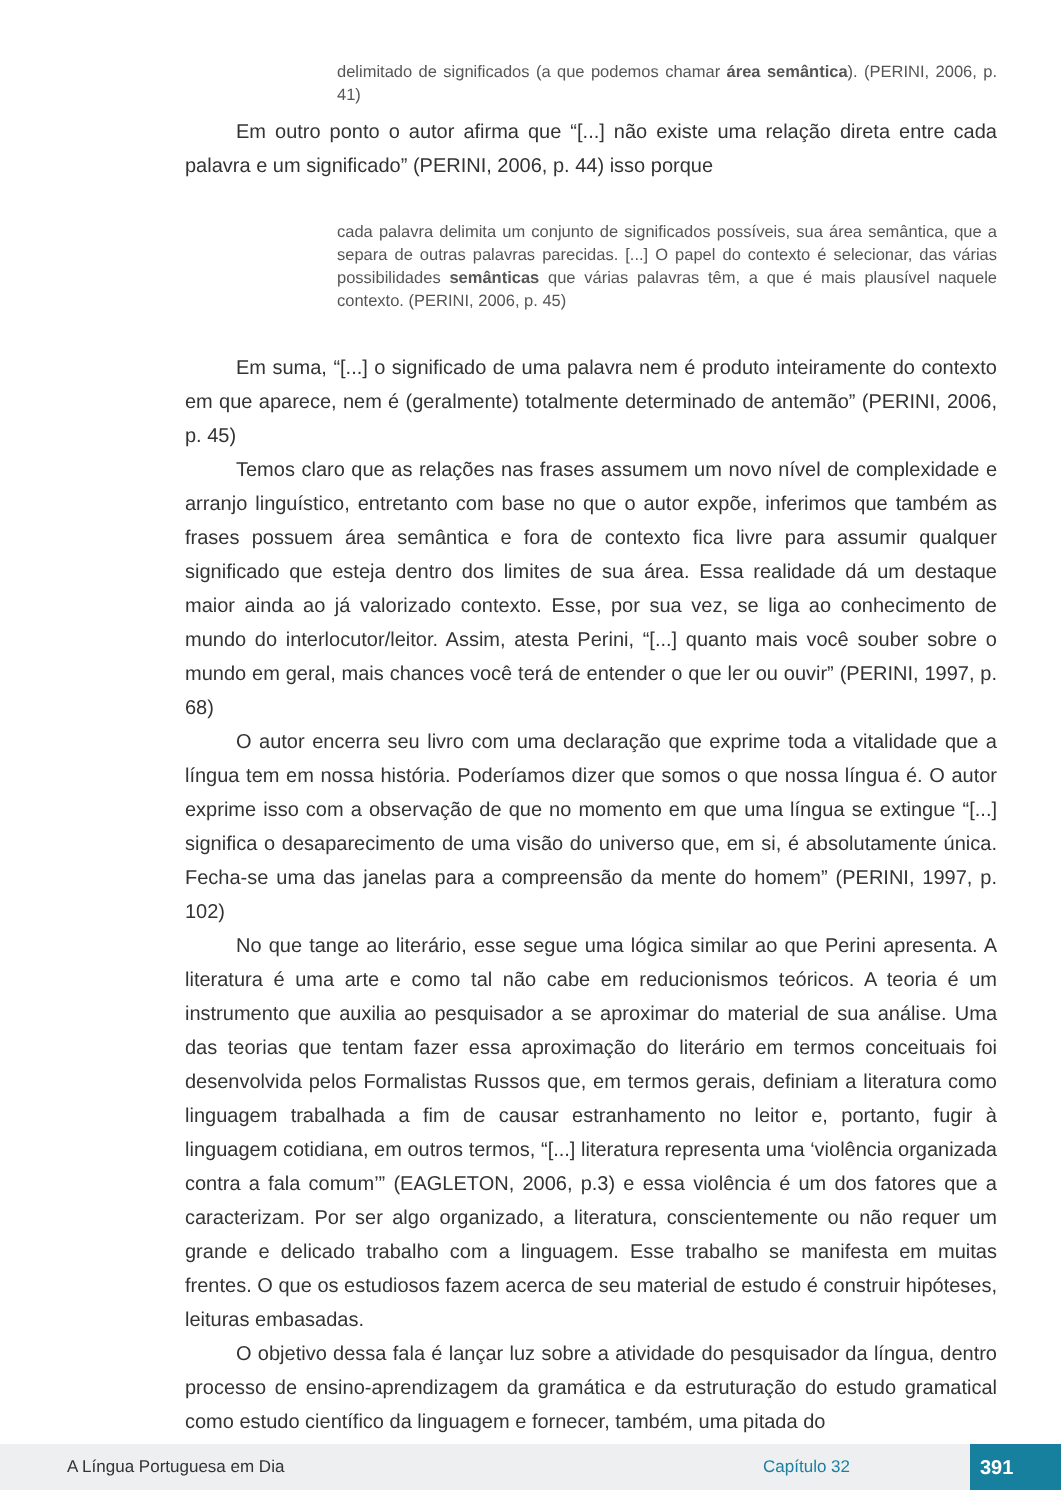delimitado de significados (a que podemos chamar área semântica). (PERINI, 2006, p. 41)
Em outro ponto o autor afirma que “[...] não existe uma relação direta entre cada palavra e um significado” (PERINI, 2006, p. 44) isso porque
cada palavra delimita um conjunto de significados possíveis, sua área semântica, que a separa de outras palavras parecidas. [...] O papel do contexto é selecionar, das várias possibilidades semânticas que várias palavras têm, a que é mais plausível naquele contexto. (PERINI, 2006, p. 45)
Em suma, “[...] o significado de uma palavra nem é produto inteiramente do contexto em que aparece, nem é (geralmente) totalmente determinado de antemão” (PERINI, 2006, p. 45)
Temos claro que as relações nas frases assumem um novo nível de complexidade e arranjo linguístico, entretanto com base no que o autor expõe, inferimos que também as frases possuem área semântica e fora de contexto fica livre para assumir qualquer significado que esteja dentro dos limites de sua área. Essa realidade dá um destaque maior ainda ao já valorizado contexto. Esse, por sua vez, se liga ao conhecimento de mundo do interlocutor/leitor. Assim, atesta Perini, “[...] quanto mais você souber sobre o mundo em geral, mais chances você terá de entender o que ler ou ouvir” (PERINI, 1997, p. 68)
O autor encerra seu livro com uma declaração que exprime toda a vitalidade que a língua tem em nossa história. Poderíamos dizer que somos o que nossa língua é. O autor exprime isso com a observação de que no momento em que uma língua se extingue “[...] significa o desaparecimento de uma visão do universo que, em si, é absolutamente única. Fecha-se uma das janelas para a compreensão da mente do homem” (PERINI, 1997, p. 102)
No que tange ao literário, esse segue uma lógica similar ao que Perini apresenta. A literatura é uma arte e como tal não cabe em reducionismos teóricos. A teoria é um instrumento que auxilia ao pesquisador a se aproximar do material de sua análise. Uma das teorias que tentam fazer essa aproximação do literário em termos conceituais foi desenvolvida pelos Formalistas Russos que, em termos gerais, definiam a literatura como linguagem trabalhada a fim de causar estranhamento no leitor e, portanto, fugir à linguagem cotidiana, em outros termos, “[...] literatura representa uma ‘violência organizada contra a fala comum’” (EAGLETON, 2006, p.3) e essa violência é um dos fatores que a caracterizam. Por ser algo organizado, a literatura, conscientemente ou não requer um grande e delicado trabalho com a linguagem. Esse trabalho se manifesta em muitas frentes. O que os estudiosos fazem acerca de seu material de estudo é construir hipóteses, leituras embasadas.
O objetivo dessa fala é lançar luz sobre a atividade do pesquisador da língua, dentro processo de ensino-aprendizagem da gramática e da estruturação do estudo gramatical como estudo científico da linguagem e fornecer, também, uma pitada do
A Língua Portuguesa em Dia Capítulo 32 391